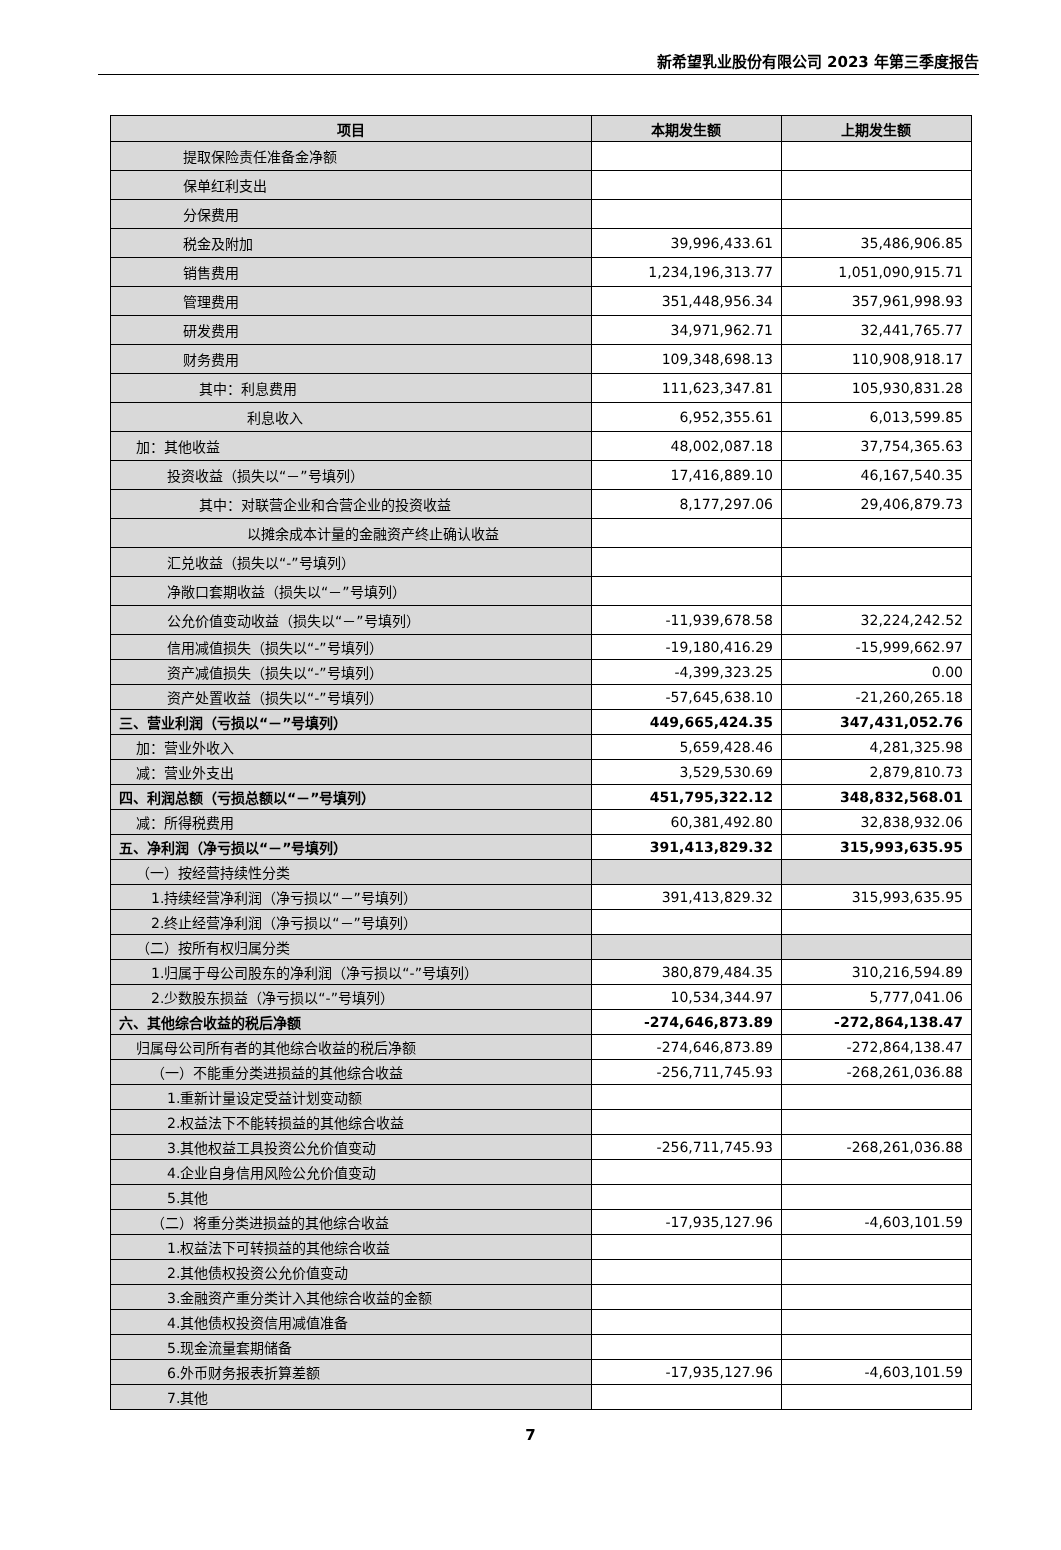新希望乳业股份有限公司 2023 年第三季度报告
| 项目 | 本期发生额 | 上期发生额 |
| --- | --- | --- |
| 提取保险责任准备金净额 | | |
| 保单红利支出 | | |
| 分保费用 | | |
| 税金及附加 | 39,996,433.61 | 35,486,906.85 |
| 销售费用 | 1,234,196,313.77 | 1,051,090,915.71 |
| 管理费用 | 351,448,956.34 | 357,961,998.93 |
| 研发费用 | 34,971,962.71 | 32,441,765.77 |
| 财务费用 | 109,348,698.13 | 110,908,918.17 |
| 其中：利息费用 | 111,623,347.81 | 105,930,831.28 |
| 利息收入 | 6,952,355.61 | 6,013,599.85 |
| 加：其他收益 | 48,002,087.18 | 37,754,365.63 |
| 投资收益（损失以“－”号填列） | 17,416,889.10 | 46,167,540.35 |
| 其中：对联营企业和合营企业的投资收益 | 8,177,297.06 | 29,406,879.73 |
| 以摊余成本计量的金融资产终止确认收益 | | |
| 汇兑收益（损失以“-”号填列） | | |
| 净敞口套期收益（损失以“－”号填列） | | |
| 公允价值变动收益（损失以“－”号填列） | -11,939,678.58 | 32,224,242.52 |
| 信用减值损失（损失以“-”号填列） | -19,180,416.29 | -15,999,662.97 |
| 资产减值损失（损失以“-”号填列） | -4,399,323.25 | 0.00 |
| 资产处置收益（损失以“-”号填列） | -57,645,638.10 | -21,260,265.18 |
| 三、营业利润（亏损以“－”号填列） | 449,665,424.35 | 347,431,052.76 |
| 加：营业外收入 | 5,659,428.46 | 4,281,325.98 |
| 减：营业外支出 | 3,529,530.69 | 2,879,810.73 |
| 四、利润总额（亏损总额以“－”号填列） | 451,795,322.12 | 348,832,568.01 |
| 减：所得税费用 | 60,381,492.80 | 32,838,932.06 |
| 五、净利润（净亏损以“－”号填列） | 391,413,829.32 | 315,993,635.95 |
| （一）按经营持续性分类 | | |
| 1.持续经营净利润（净亏损以“－”号填列） | 391,413,829.32 | 315,993,635.95 |
| 2.终止经营净利润（净亏损以“－”号填列） | | |
| （二）按所有权归属分类 | | |
| 1.归属于母公司股东的净利润（净亏损以“-”号填列） | 380,879,484.35 | 310,216,594.89 |
| 2.少数股东损益（净亏损以“-”号填列） | 10,534,344.97 | 5,777,041.06 |
| 六、其他综合收益的税后净额 | -274,646,873.89 | -272,864,138.47 |
| 归属母公司所有者的其他综合收益的税后净额 | -274,646,873.89 | -272,864,138.47 |
| （一）不能重分类进损益的其他综合收益 | -256,711,745.93 | -268,261,036.88 |
| 1.重新计量设定受益计划变动额 | | |
| 2.权益法下不能转损益的其他综合收益 | | |
| 3.其他权益工具投资公允价值变动 | -256,711,745.93 | -268,261,036.88 |
| 4.企业自身信用风险公允价值变动 | | |
| 5.其他 | | |
| （二）将重分类进损益的其他综合收益 | -17,935,127.96 | -4,603,101.59 |
| 1.权益法下可转损益的其他综合收益 | | |
| 2.其他债权投资公允价值变动 | | |
| 3.金融资产重分类计入其他综合收益的金额 | | |
| 4.其他债权投资信用减值准备 | | |
| 5.现金流量套期储备 | | |
| 6.外币财务报表折算差额 | -17,935,127.96 | -4,603,101.59 |
| 7.其他 | | |
7